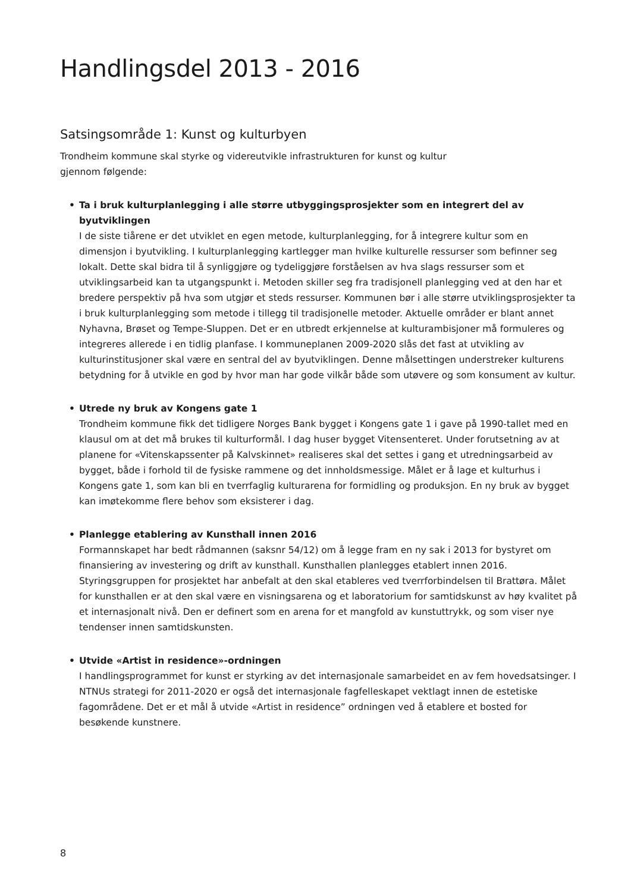Handlingsdel 2013 - 2016
Satsingsområde 1: Kunst og kulturbyen
Trondheim kommune skal styrke og videreutvikle infrastrukturen for kunst og kultur gjennom følgende:
• Ta i bruk kulturplanlegging i alle større utbyggingsprosjekter som en integrert del av byutviklingen
I de siste tiårene er det utviklet en egen metode, kulturplanlegging, for å integrere kultur som en dimensjon i byutvikling. I kulturplanlegging kartlegger man hvilke kulturelle ressurser som befinner seg lokalt. Dette skal bidra til å synliggjøre og tydeliggjøre forståelsen av hva slags ressurser som et utviklingsarbeid kan ta utgangspunkt i. Metoden skiller seg fra tradisjonell planlegging ved at den har et bredere perspektiv på hva som utgjør et steds ressurser. Kommunen bør i alle større utviklingsprosjekter ta i bruk kulturplanlegging som metode i tillegg til tradisjonelle metoder. Aktuelle områder er blant annet Nyhavna, Brøset og Tempe-Sluppen. Det er en utbredt erkjennelse at kulturambisjoner må formuleres og integreres allerede i en tidlig planfase. I kommuneplanen 2009-2020 slås det fast at utvikling av kulturinstitusjoner skal være en sentral del av byutviklingen. Denne målsettingen understreker kulturens betydning for å utvikle en god by hvor man har gode vilkår både som utøvere og som konsument av kultur.
• Utrede ny bruk av Kongens gate 1
Trondheim kommune fikk det tidligere Norges Bank bygget i Kongens gate 1 i gave på 1990-tallet med en klausul om at det må brukes til kulturformål. I dag huser bygget Vitensenteret. Under forutsetning av at planene for «Vitenskapssenter på Kalvskinnet» realiseres skal det settes i gang et utredningsarbeid av bygget, både i forhold til de fysiske rammene og det innholdsmessige. Målet er å lage et kulturhus i Kongens gate 1, som kan bli en tverrfaglig kulturarena for formidling og produksjon. En ny bruk av bygget kan imøtekomme flere behov som eksisterer i dag.
• Planlegge etablering av Kunsthall innen 2016
Formannskapet har bedt rådmannen (saksnr 54/12) om å legge fram en ny sak i 2013 for bystyret om finansiering av investering og drift av kunsthall. Kunsthallen planlegges etablert innen 2016. Styringsgruppen for prosjektet har anbefalt at den skal etableres ved tverrforbindelsen til Brattøra. Målet for kunsthallen er at den skal være en visningsarena og et laboratorium for samtidskunst av høy kvalitet på et internasjonalt nivå. Den er definert som en arena for et mangfold av kunstuttrykk, og som viser nye tendenser innen samtidskunsten.
• Utvide «Artist in residence»-ordningen
I handlingsprogrammet for kunst er styrking av det internasjonale samarbeidet en av fem hovedsatsinger. I NTNUs strategi for 2011-2020 er også det internasjonale fagfelleskapet vektlagt innen de estetiske fagområdene. Det er et mål å utvide «Artist in residence” ordningen ved å etablere et bosted for besøkende kunstnere.
8